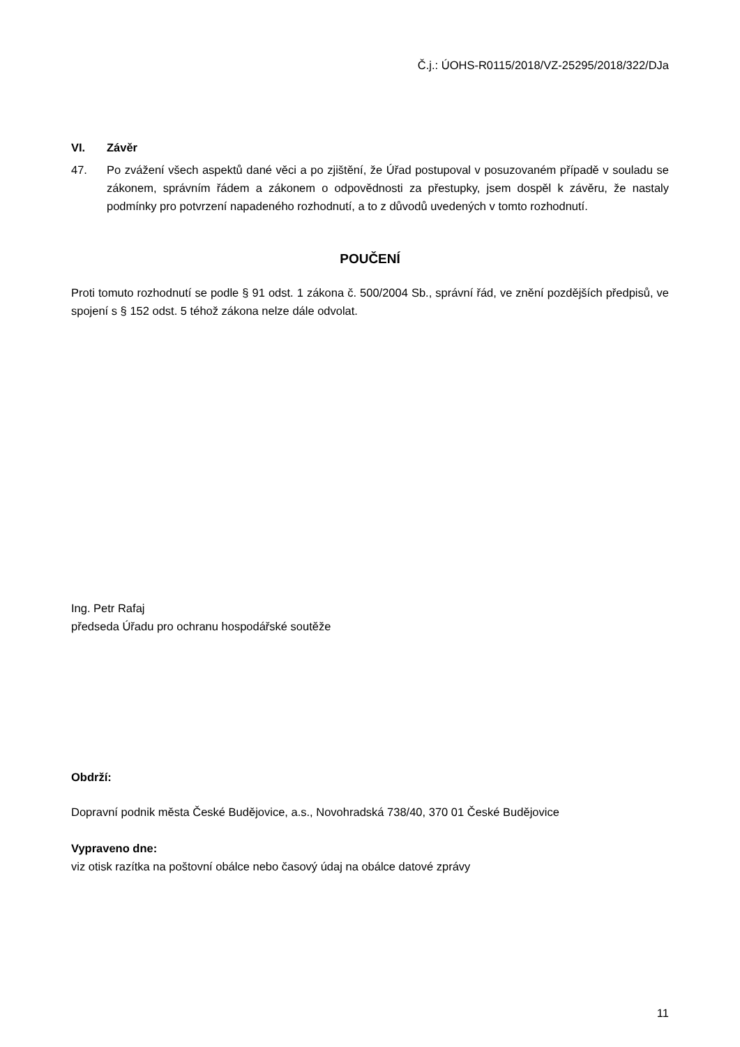Č.j.: ÚOHS-R0115/2018/VZ-25295/2018/322/DJa
VI. Závěr
47. Po zvážení všech aspektů dané věci a po zjištění, že Úřad postupoval v posuzovaném případě v souladu se zákonem, správním řádem a zákonem o odpovědnosti za přestupky, jsem dospěl k závěru, že nastaly podmínky pro potvrzení napadeného rozhodnutí, a to z důvodů uvedených v tomto rozhodnutí.
POUČENÍ
Proti tomuto rozhodnutí se podle § 91 odst. 1 zákona č. 500/2004 Sb., správní řád, ve znění pozdějších předpisů, ve spojení s § 152 odst. 5 téhož zákona nelze dále odvolat.
Ing. Petr Rafaj
předseda Úřadu pro ochranu hospodářské soutěže
Obdrží:
Dopravní podnik města České Budějovice, a.s., Novohradská 738/40, 370 01 České Budějovice
Vypraveno dne:
viz otisk razítka na poštovní obálce nebo časový údaj na obálce datové zprávy
11